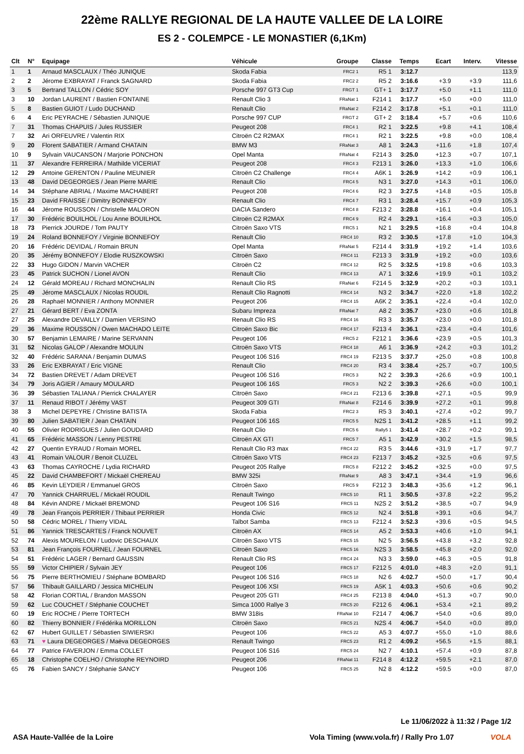22ème RALLYE REGIONAL DE LA HAUTE VALLEE DE LA LOIRE
ES 2 - COLEMPCE - LE MONASTIER (6,1Km)
| Clt | N° | Equipage | Véhicule | Groupe | Classe | Temps | Ecart | Interv. | Vitesse |
| --- | --- | --- | --- | --- | --- | --- | --- | --- | --- |
| 1 | 1 | Arnaud MASCLAUX / Théo JUNIQUE | Skoda Fabia | FRC2 1 | R5 1 | 3:12.7 | | | 113,9 |
| 2 | 2 | Jérome EXBRAYAT / Franck SAGNARD | Skoda Fabia | FRC2 2 | R5 2 | 3:16.6 | +3.9 | +3.9 | 111,6 |
| 3 | 5 | Bertrand TALLON / Cédric SOY | Porsche 997 GT3 Cup | FRGT 1 | GT+ 1 | 3:17.7 | +5.0 | +1.1 | 111,0 |
| 3 | 10 | Jordan LAURENT / Bastien FONTAINE | Renault Clio 3 | FRaNat 1 | F214 1 | 3:17.7 | +5.0 | +0.0 | 111,0 |
| 5 | 8 | Bastien GUIOT / Ludo DUCHAND | Renault Clio | FRaNat 2 | F214 2 | 3:17.8 | +5.1 | +0.1 | 111,0 |
| 6 | 4 | Eric PEYRACHE / Sébastien JUNIQUE | Porsche 997 CUP | FRGT 2 | GT+ 2 | 3:18.4 | +5.7 | +0.6 | 110,6 |
| 7 | 31 | Thomas CHAPUIS / Jules RUSSIER | Peugeot 208 | FRC4 1 | R2 1 | 3:22.5 | +9.8 | +4.1 | 108,4 |
| 7 | 32 | Ari ORFEUVRE / Valentin RIX | Citroën C2 R2MAX | FRC4 1 | R2 1 | 3:22.5 | +9.8 | +0.0 | 108,4 |
| 9 | 20 | Florent SABATIER / Armand CHATAIN | BMW M3 | FRaNat 3 | A8 1 | 3:24.3 | +11.6 | +1.8 | 107,4 |
| 10 | 9 | Sylvain VAUCANSON / Marjorie PONCHON | Opel Manta | FRaNat 4 | F214 3 | 3:25.0 | +12.3 | +0.7 | 107,1 |
| 11 | 37 | Alexandre FERREIRA / Mathilde VICERIAT | Peugeot 208 | FRC4 3 | F213 1 | 3:26.0 | +13.3 | +1.0 | 106,6 |
| 12 | 29 | Antoine GERENTON / Pauline MEUNIER | Citroën C2 Challenge | FRC4 4 | A6K 1 | 3:26.9 | +14.2 | +0.9 | 106,1 |
| 13 | 48 | David DEGEORGES / Jean Pierre MARIE | Renault Clio | FRC4 5 | N3 1 | 3:27.0 | +14.3 | +0.1 | 106,0 |
| 14 | 34 | Stéphane ABRIAL / Maxime MACHABERT | Peugeot 208 | FRC4 6 | R2 3 | 3:27.5 | +14.8 | +0.5 | 105,8 |
| 15 | 23 | David FRAISSE / Dimitry BONNEFOY | Renault Clio | FRC4 7 | R3 1 | 3:28.4 | +15.7 | +0.9 | 105,3 |
| 16 | 44 | Jérome ROUSSON / Christelle MALORON | DACIA Sandero | FRC4 8 | F213 2 | 3:28.8 | +16.1 | +0.4 | 105,1 |
| 17 | 30 | Frédéric BOUILHOL / Lou Anne BOUILHOL | Citroën C2 R2MAX | FRC4 9 | R2 4 | 3:29.1 | +16.4 | +0.3 | 105,0 |
| 18 | 73 | Pierrick JOURDE / Tom PAUTY | Citroën Saxo VTS | FRC5 1 | N2 1 | 3:29.5 | +16.8 | +0.4 | 104,8 |
| 19 | 24 | Roland BONNEFOY / Virginie BONNEFOY | Renault Clio | FRC4 10 | R3 2 | 3:30.5 | +17.8 | +1.0 | 104,3 |
| 20 | 16 | Frédéric DEVIDAL / Romain BRUN | Opel Manta | FRaNat 5 | F214 4 | 3:31.9 | +19.2 | +1.4 | 103,6 |
| 20 | 35 | Jérémy BONNEFOY / Elodie RUSZKOWSKI | Citroën Saxo | FRC4 11 | F213 3 | 3:31.9 | +19.2 | +0.0 | 103,6 |
| 22 | 33 | Hugo GIDON / Marvin VACHER | Citroën C2 | FRC4 12 | R2 5 | 3:32.5 | +19.8 | +0.6 | 103,3 |
| 23 | 45 | Patrick SUCHON / Lionel AVON | Renault Clio | FRC4 13 | A7 1 | 3:32.6 | +19.9 | +0.1 | 103,2 |
| 24 | 12 | Gérald MOREAU / Richard MONCHALIN | Renault Clio RS | FRaNat 6 | F214 5 | 3:32.9 | +20.2 | +0.3 | 103,1 |
| 25 | 49 | Jérome MASCLAUX / Nicolas ROUDIL | Renault Clio Ragnotti | FRC4 14 | N3 2 | 3:34.7 | +22.0 | +1.8 | 102,2 |
| 26 | 28 | Raphaël MONNIER / Anthony MONNIER | Peugeot 206 | FRC4 15 | A6K 2 | 3:35.1 | +22.4 | +0.4 | 102,0 |
| 27 | 21 | Gérard BERT / Eva ZONTA | Subaru Impreza | FRaNat 7 | A8 2 | 3:35.7 | +23.0 | +0.6 | 101,8 |
| 27 | 25 | Alexandre DEVAILLY / Damien VERSINO | Renault Clio RS | FRC4 16 | R3 3 | 3:35.7 | +23.0 | +0.0 | 101,8 |
| 29 | 36 | Maxime ROUSSON / Owen MACHADO LEITE | Citroën Saxo Bic | FRC4 17 | F213 4 | 3:36.1 | +23.4 | +0.4 | 101,6 |
| 30 | 57 | Benjamin LEMAIRE / Marine SERVANIN | Peugeot 106 | FRC5 2 | F212 1 | 3:36.6 | +23.9 | +0.5 | 101,3 |
| 31 | 52 | Nicolas GALOP / Alexandre MOULIN | Citroën Saxo VTS | FRC4 18 | A6 1 | 3:36.9 | +24.2 | +0.3 | 101,2 |
| 32 | 40 | Frédéric SARANA / Benjamin DUMAS | Peugeot 106 S16 | FRC4 19 | F213 5 | 3:37.7 | +25.0 | +0.8 | 100,8 |
| 33 | 26 | Eric EXBRAYAT / Eric VIGNE | Renault Clio | FRC4 20 | R3 4 | 3:38.4 | +25.7 | +0.7 | 100,5 |
| 34 | 72 | Bastien DREVET / Adam DREVET | Peugeot 106 S16 | FRC5 3 | N2 2 | 3:39.3 | +26.6 | +0.9 | 100,1 |
| 34 | 79 | Joris AGIER / Amaury MOULARD | Peugeot 106 16S | FRC5 3 | N2 2 | 3:39.3 | +26.6 | +0.0 | 100,1 |
| 36 | 39 | Sébastien TALIANA / Pierrick CHALAYER | Citroën Saxo | FRC4 21 | F213 6 | 3:39.8 | +27.1 | +0.5 | 99,9 |
| 37 | 11 | Renaud RIBOT / Jérémy VAST | Peugeot 309 GTI | FRaNat 8 | F214 6 | 3:39.9 | +27.2 | +0.1 | 99,8 |
| 38 | 3 | Michel DEPEYRE / Christine BATISTA | Skoda Fabia | FRC2 3 | R5 3 | 3:40.1 | +27.4 | +0.2 | 99,7 |
| 39 | 80 | Julien SABATIER / Jean CHATAIN | Peugeot 106 16S | FRC5 5 | N2S 1 | 3:41.2 | +28.5 | +1.1 | 99,2 |
| 40 | 55 | Olivier RODRIGUES / Julien GOUDARD | Renault Clio | FRC5 6 | Rally5 1 | 3:41.4 | +28.7 | +0.2 | 99,1 |
| 41 | 65 | Frédéric MASSON / Lenny PESTRE | Citroën AX GTI | FRC5 7 | A5 1 | 3:42.9 | +30.2 | +1.5 | 98,5 |
| 42 | 27 | Quentin EYRAUD / Romain MOREL | Renault Clio R3 max | FRC4 22 | R3 5 | 3:44.6 | +31.9 | +1.7 | 97,7 |
| 43 | 41 | Romain VALOUR / Benoit CLUZEL | Citroën Saxo VTS | FRC4 23 | F213 7 | 3:45.2 | +32.5 | +0.6 | 97,5 |
| 43 | 63 | Thomas CAYROCHE / Lydia RICHARD | Peugeot 205 Rallye | FRC5 8 | F212 2 | 3:45.2 | +32.5 | +0.0 | 97,5 |
| 45 | 22 | David CHAMBEFORT / Mickaël CHEREAU | BMW 325i | FRaNat 9 | A8 3 | 3:47.1 | +34.4 | +1.9 | 96,6 |
| 46 | 85 | Kevin LEYDIER / Emmanuel GROS | Citroën Saxo | FRC5 9 | F212 3 | 3:48.3 | +35.6 | +1.2 | 96,1 |
| 47 | 70 | Yannick CHARRUEL / Mickaël ROUDIL | Renault Twingo | FRC5 10 | R1 1 | 3:50.5 | +37.8 | +2.2 | 95,2 |
| 48 | 84 | Kévin ANDRE / Mickaël BREMOND | Peugeot 106 S16 | FRC5 11 | N2S 2 | 3:51.2 | +38.5 | +0.7 | 94,9 |
| 49 | 78 | Jean François PERRIER / Thibaut PERRIER | Honda Civic | FRC5 12 | N2 4 | 3:51.8 | +39.1 | +0.6 | 94,7 |
| 50 | 58 | Cédric MOREL / Thierry VIDAL | Talbot Samba | FRC5 13 | F212 4 | 3:52.3 | +39.6 | +0.5 | 94,5 |
| 51 | 86 | Yannick TRESCARTES / Franck NOUVET | Citroën AX | FRC5 14 | A5 2 | 3:53.3 | +40.6 | +1.0 | 94,1 |
| 52 | 74 | Alexis MOURELON / Ludovic DESCHAUX | Citroën Saxo VTS | FRC5 15 | N2 5 | 3:56.5 | +43.8 | +3.2 | 92,8 |
| 53 | 81 | Jean François FOURNEL / Jean FOURNEL | Citroën Saxo | FRC5 16 | N2S 3 | 3:58.5 | +45.8 | +2.0 | 92,0 |
| 54 | 51 | Frédéric LAGER / Bernard GAUSSIN | Renault Clio RS | FRC4 24 | N3 3 | 3:59.0 | +46.3 | +0.5 | 91,8 |
| 55 | 59 | Victor CHIPIER / Sylvain JEY | Peugeot 106 | FRC5 17 | F212 5 | 4:01.0 | +48.3 | +2.0 | 91,1 |
| 56 | 75 | Pierre BERTHOMIEU / Stéphane BOMBARD | Peugeot 106 S16 | FRC5 18 | N2 6 | 4:02.7 | +50.0 | +1.7 | 90,4 |
| 57 | 56 | Thibault GAILLARD / Jessica MICHELIN | Peugeot 106 XSI | FRC5 19 | A5K 1 | 4:03.3 | +50.6 | +0.6 | 90,2 |
| 58 | 42 | Florian CORTIAL / Brandon MASSON | Peugeot 205 GTI | FRC4 25 | F213 8 | 4:04.0 | +51.3 | +0.7 | 90,0 |
| 59 | 62 | Luc COUCHET / Stéphanie COUCHET | Simca 1000 Rallye 3 | FRC5 20 | F212 6 | 4:06.1 | +53.4 | +2.1 | 89,2 |
| 60 | 19 | Eric ROCHE / Pierre TORTECH | BMW 318is | FRaNat 10 | F214 7 | 4:06.7 | +54.0 | +0.6 | 89,0 |
| 60 | 82 | Thierry BONNIER / Frédérika MORILLON | Citroën Saxo | FRC5 21 | N2S 4 | 4:06.7 | +54.0 | +0.0 | 89,0 |
| 62 | 67 | Hubert GUILLET / Sébastien SIWIERSKI | Peugeot 106 | FRC5 22 | A5 3 | 4:07.7 | +55.0 | +1.0 | 88,6 |
| 63 | 71 | ♥ Laura DEGEORGES / Maëva DEGEORGES | Renault Twingo | FRC5 23 | R1 2 | 4:09.2 | +56.5 | +1.5 | 88,1 |
| 64 | 77 | Patrice FAVERJON / Emma COLLET | Peugeot 106 S16 | FRC5 24 | N2 7 | 4:10.1 | +57.4 | +0.9 | 87,8 |
| 65 | 18 | Christophe COELHO / Christophe REYNOIRD | Peugeot 206 | FRaNat 11 | F214 8 | 4:12.2 | +59.5 | +2.1 | 87,0 |
| 65 | 76 | Fabien SANCY / Stéphanie SANCY | Peugeot 106 | FRC5 25 | N2 8 | 4:12.2 | +59.5 | +0.0 | 87,0 |
Le 11/06/2022 à 11:32 / Page 1/2
ASA Haute-Vallée de la Loire Vola Timing (www.vola.fr) / Rally Pro 1.07 VOLA